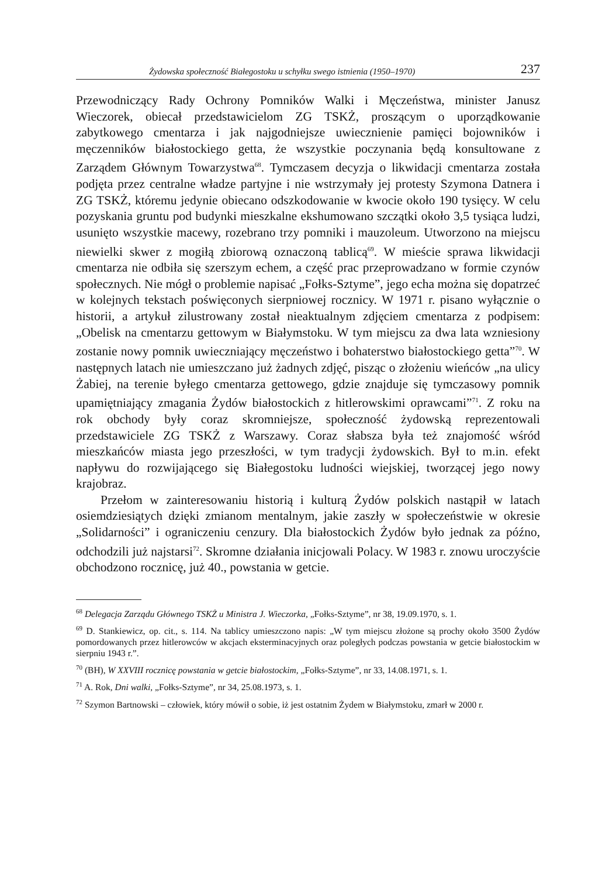Żydowska społeczność Białegostoku u schyłku swego istnienia (1950–1970) 237
Przewodniczący Rady Ochrony Pomników Walki i Męczeństwa, minister Janusz Wieczorek, obiecał przedstawicielom ZG TSKŻ, proszącym o uporządkowanie zabytkowego cmentarza i jak najgodniejsze uwiecznienie pamięci bojowników i męczenników białostockiego getta, że wszystkie poczynania będą konsultowane z Zarządem Głównym Towarzystwa<sup>68</sup>. Tymczasem decyzja o likwidacji cmentarza została podjęta przez centralne władze partyjne i nie wstrzymały jej protesty Szymona Datnera i ZG TSKŻ, któremu jedynie obiecano odszkodowanie w kwocie około 190 tysięcy. W celu pozyskania gruntu pod budynki mieszkalne ekshumowano szczątki około 3,5 tysiąca ludzi, usunięto wszystkie macewy, rozebrano trzy pomniki i mauzoleum. Utworzono na miejscu niewielki skwer z mogiłą zbiorową oznaczoną tablicą<sup>69</sup>. W mieście sprawa likwidacji cmentarza nie odbiła się szerszym echem, a część prac przeprowadzano w formie czynów społecznych. Nie mógł o problemie napisać „Fołks-Sztyme”, jego echa można się dopatrzeć w kolejnych tekstach poświęconych sierpniowej rocznicy. W 1971 r. pisano wyłącznie o historii, a artykuł zilustrowany został nieaktualnym zdjęciem cmentarza z podpisem: „Obelisk na cmentarzu gettowym w Białymstoku. W tym miejscu za dwa lata wzniesiony zostanie nowy pomnik uwieczniający męczeństwo i bohaterstwo białostockiego getta”<sup>70</sup>. W następnych latach nie umieszczano już żadnych zdjęć, pisząc o złożeniu wieńców „na ulicy Żabiej, na terenie byłego cmentarza gettowego, gdzie znajduje się tymczasowy pomnik upamiętniający zmagania Żydów białostockich z hitlerowskimi oprawcami”<sup>71</sup>. Z roku na rok obchody były coraz skromniejsze, społeczność żydowską reprezentowali przedstawiciele ZG TSKŻ z Warszawy. Coraz słabsza była też znajomość wśród mieszkańców miasta jego przeszłości, w tym tradycji żydowskich. Był to m.in. efekt napływu do rozwijającego się Białegostoku ludności wiejskiej, tworzącej jego nowy krajobraz.
Przełom w zainteresowaniu historią i kulturą Żydów polskich nastąpił w latach osiemdziesiątych dzięki zmianom mentalnym, jakie zaszły w społeczeństwie w okresie „Solidarności” i ograniczeniu cenzury. Dla białostockich Żydów było jednak za późno, odchodzili już najstarsi<sup>72</sup>. Skromne działania inicjowali Polacy. W 1983 r. znowu uroczyście obchodzono rocznicę, już 40., powstania w getcie.
<sup>68</sup> Delegacja Zarządu Głównego TSKŻ u Ministra J. Wieczorka, „Fołks-Sztyme”, nr 38, 19.09.1970, s. 1.
<sup>69</sup> D. Stankiewicz, op. cit., s. 114. Na tablicy umieszczono napis: „W tym miejscu złożone są prochy około 3500 Żydów pomordowanych przez hitlerowców w akcjach eksterminacyjnych oraz poległych podczas powstania w getcie białostockim w sierpniu 1943 r.”.
<sup>70</sup> (BH), W XXVIII rocznicę powstania w getcie białostockim, „Fołks-Sztyme”, nr 33, 14.08.1971, s. 1.
<sup>71</sup> A. Rok, Dni walki, „Fołks-Sztyme”, nr 34, 25.08.1973, s. 1.
<sup>72</sup> Szymon Bartnowski – człowiek, który mówił o sobie, iż jest ostatnim Żydem w Białymstoku, zmarł w 2000 r.